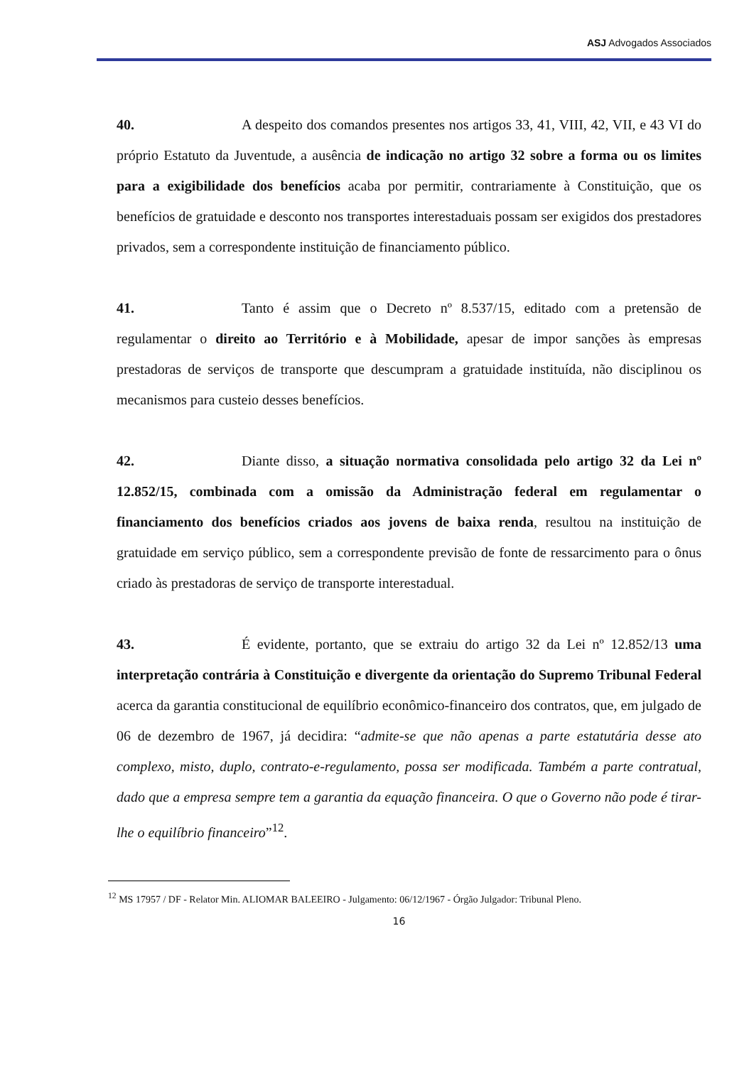ASJ Advogados Associados
40. A despeito dos comandos presentes nos artigos 33, 41, VIII, 42, VII, e 43 VI do próprio Estatuto da Juventude, a ausência de indicação no artigo 32 sobre a forma ou os limites para a exigibilidade dos benefícios acaba por permitir, contrariamente à Constituição, que os benefícios de gratuidade e desconto nos transportes interestaduais possam ser exigidos dos prestadores privados, sem a correspondente instituição de financiamento público.
41. Tanto é assim que o Decreto nº 8.537/15, editado com a pretensão de regulamentar o direito ao Território e à Mobilidade, apesar de impor sanções às empresas prestadoras de serviços de transporte que descumpram a gratuidade instituída, não disciplinou os mecanismos para custeio desses benefícios.
42. Diante disso, a situação normativa consolidada pelo artigo 32 da Lei nº 12.852/15, combinada com a omissão da Administração federal em regulamentar o financiamento dos benefícios criados aos jovens de baixa renda, resultou na instituição de gratuidade em serviço público, sem a correspondente previsão de fonte de ressarcimento para o ônus criado às prestadoras de serviço de transporte interestadual.
43. É evidente, portanto, que se extraiu do artigo 32 da Lei nº 12.852/13 uma interpretação contrária à Constituição e divergente da orientação do Supremo Tribunal Federal acerca da garantia constitucional de equilíbrio econômico-financeiro dos contratos, que, em julgado de 06 de dezembro de 1967, já decidira: “admite-se que não apenas a parte estatutária desse ato complexo, misto, duplo, contrato-e-regulamento, possa ser modificada. Também a parte contratual, dado que a empresa sempre tem a garantia da equação financeira. O que o Governo não pode é tirar-lhe o equilíbrio financeiro”<sup>12</sup>.
<sup>12</sup> MS 17957 / DF - Relator Min. ALIOMAR BALEEIRO - Julgamento: 06/12/1967 - Órgão Julgador: Tribunal Pleno.
16